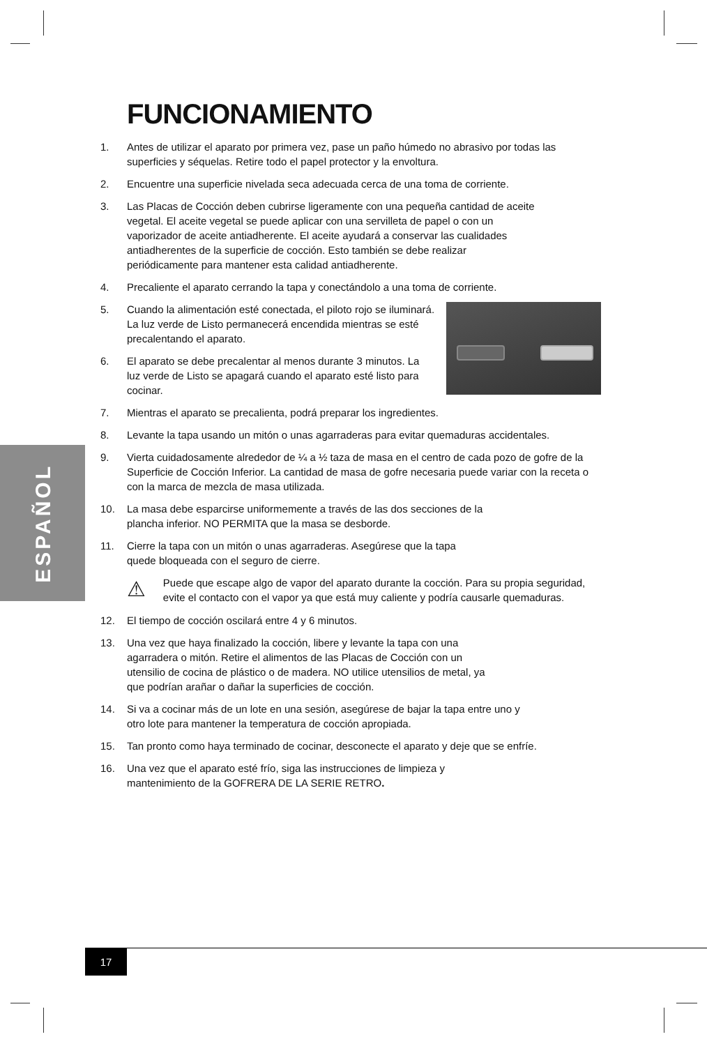ESPAÑOL
FUNCIONAMIENTO
1. Antes de utilizar el aparato por primera vez, pase un paño húmedo no abrasivo por todas las superficies y séquelas. Retire todo el papel protector y la envoltura.
2. Encuentre una superficie nivelada seca adecuada cerca de una toma de corriente.
3. Las Placas de Cocción deben cubrirse ligeramente con una pequeña cantidad de aceite vegetal. El aceite vegetal se puede aplicar con una servilleta de papel o con un vaporizador de aceite antiadherente. El aceite ayudará a conservar las cualidades antiadherentes de la superficie de cocción. Esto también se debe realizar periódicamente para mantener esta calidad antiadherente.
4. Precaliente el aparato cerrando la tapa y conectándolo a una toma de corriente.
5. Cuando la alimentación esté conectada, el piloto rojo se iluminará. La luz verde de Listo permanecerá encendida mientras se esté precalentando el aparato.
6. El aparato se debe precalentar al menos durante 3 minutos. La luz verde de Listo se apagará cuando el aparato esté listo para cocinar.
7. Mientras el aparato se precalienta, podrá preparar los ingredientes.
8. Levante la tapa usando un mitón o unas agarraderas para evitar quemaduras accidentales.
9. Vierta cuidadosamente alrededor de ¼ a ½ taza de masa en el centro de cada pozo de gofre de la Superficie de Cocción Inferior. La cantidad de masa de gofre necesaria puede variar con la receta o con la marca de mezcla de masa utilizada.
10. La masa debe esparcirse uniformemente a través de las dos secciones de la plancha inferior. NO PERMITA que la masa se desborde.
11. Cierre la tapa con un mitón o unas agarraderas. Asegúrese que la tapa quede bloqueada con el seguro de cierre.
⚠
Puede que escape algo de vapor del aparato durante la cocción. Para su propia seguridad, evite el contacto con el vapor ya que está muy caliente y podría causarle quemaduras.
12. El tiempo de cocción oscilará entre 4 y 6 minutos.
13. Una vez que haya finalizado la cocción, libere y levante la tapa con una agarradera o mitón. Retire el alimentos de las Placas de Cocción con un utensilio de cocina de plástico o de madera. NO utilice utensilios de metal, ya que podrían arañar o dañar la superficies de cocción.
14. Si va a cocinar más de un lote en una sesión, asegúrese de bajar la tapa entre uno y otro lote para mantener la temperatura de cocción apropiada.
15. Tan pronto como haya terminado de cocinar, desconecte el aparato y deje que se enfríe.
16. Una vez que el aparato esté frío, siga las instrucciones de limpieza y mantenimiento de la GOFRERA DE LA SERIE RETRO.
17